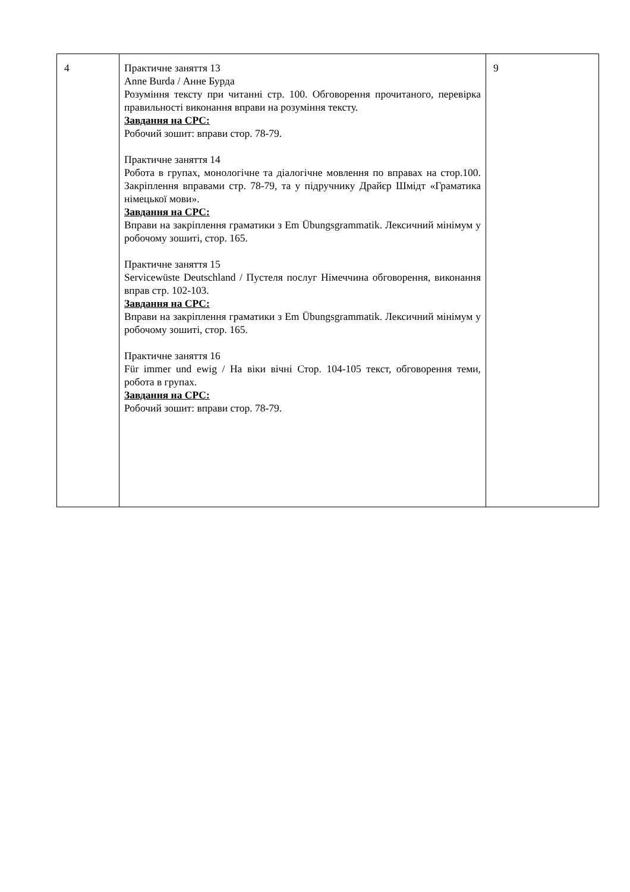| 4 | Практичне заняття 13 Anne Burda / Анне Бурда Розуміння тексту при читанні стр. 100. Обговорення прочитаного, перевірка правильності виконання вправи на розуміння тексту. Завдання на СРС: Робочий зошит: вправи стор. 78-79. Практичне заняття 14 Робота в групах, монологічне та діалогічне мовлення по вправах на стор.100. Закріплення вправами стр. 78-79, та у підручнику Драйєр Шмідт «Граматика німецької мови». Завдання на СРС: Вправи на закріплення граматики з Em Übungsgrammatik. Лексичний мінімум у робочому зошиті, стор. 165. Практичне заняття 15 Servicewüste Deutschland / Пустеля послуг Німеччина обговорення, виконання вправ стр. 102-103. Завдання на СРС: Вправи на закріплення граматики з Em Übungsgrammatik. Лексичний мінімум у робочому зошиті, стор. 165. Практичне заняття 16 Für immer und ewig / На віки вічні Стор. 104-105 текст, обговорення теми, робота в групах. Завдання на СРС: Робочий зошит: вправи стор. 78-79. | 9 |